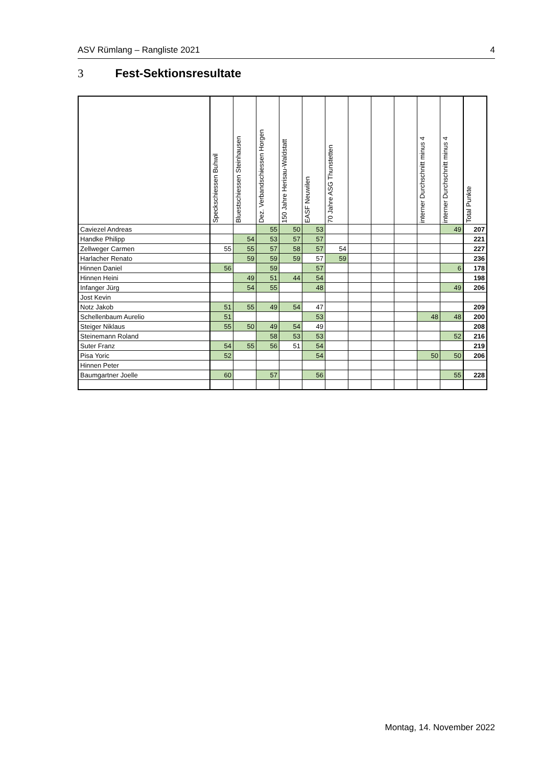ASV Rümlang – Rangliste 2021 4
3 Fest-Sektionsresultate
| | Speckschiessen Buhwil | Bluestschiessen Steinhausen | Dez. Verbandschiessen Horgen | 150 Jahre Herisau-Waldstatt | EASF Neuwilen | 70 Jahre ASG Thunstetten | | | | interner Durchschnitt minus 4 | interner Durchschnitt minus 4 | Total Punkte |
| --- | --- | --- | --- | --- | --- | --- | --- | --- | --- | --- | --- | --- |
| Caviezel Andreas | | | 55 | 50 | 53 | | | | | | 49 | 207 |
| Handke Philipp | | 54 | 53 | 57 | 57 | | | | | | | 221 |
| Zellweger Carmen | 55 | 55 | 57 | 58 | 57 | 54 | | | | | | 227 |
| Harlacher Renato | | 59 | 59 | 59 | 57 | 59 | | | | | | 236 |
| Hinnen Daniel | 56 | | 59 | | 57 | | | | | | 6 | 178 |
| Hinnen Heini | | 49 | 51 | 44 | 54 | | | | | | | 198 |
| Infanger Jürg | | 54 | 55 | | 48 | | | | | | 49 | 206 |
| Jost Kevin | | | | | | | | | | | | |
| Notz Jakob | 51 | 55 | 49 | 54 | 47 | | | | | | | 209 |
| Schellenbaum Aurelio | 51 | | | | 53 | | | | | 48 | 48 | 200 |
| Steiger Niklaus | 55 | 50 | 49 | 54 | 49 | | | | | | | 208 |
| Steinemann Roland | | | 58 | 53 | 53 | | | | | | 52 | 216 |
| Suter Franz | 54 | 55 | 56 | 51 | 54 | | | | | | | 219 |
| Pisa Yoric | 52 | | | | 54 | | | | | 50 | 50 | 206 |
| Hinnen Peter | | | | | | | | | | | | |
| Baumgartner Joelle | 60 | | 57 | | 56 | | | | | | 55 | 228 |
Montag, 14. November 2022